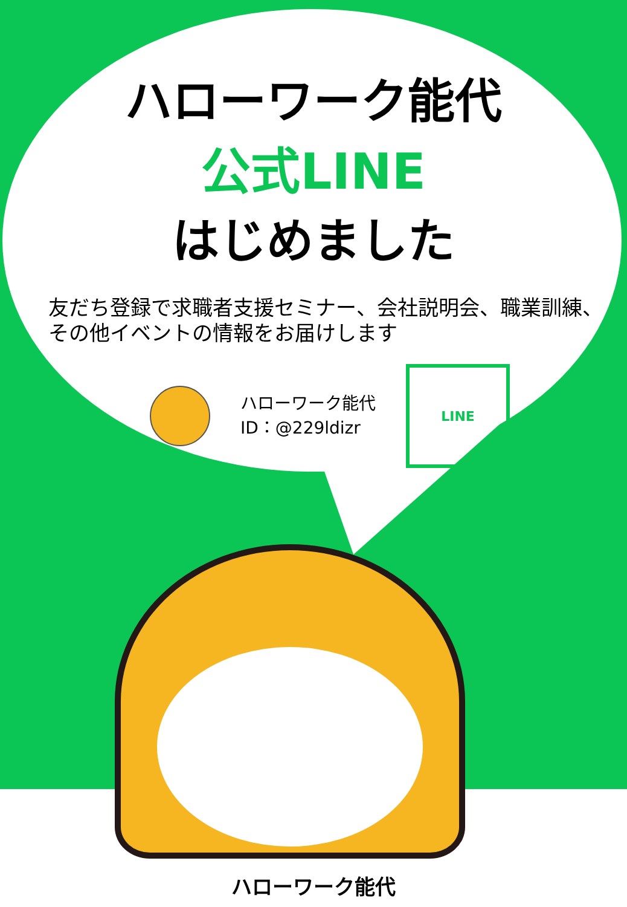ハローワーク能代
公式LINE
はじめました
友だち登録で求職者支援セミナー、会社説明会、職業訓練、
その他イベントの情報をお届けします
ハローワーク能代
ID：@229ldizr
LINE
ハローワーク能代